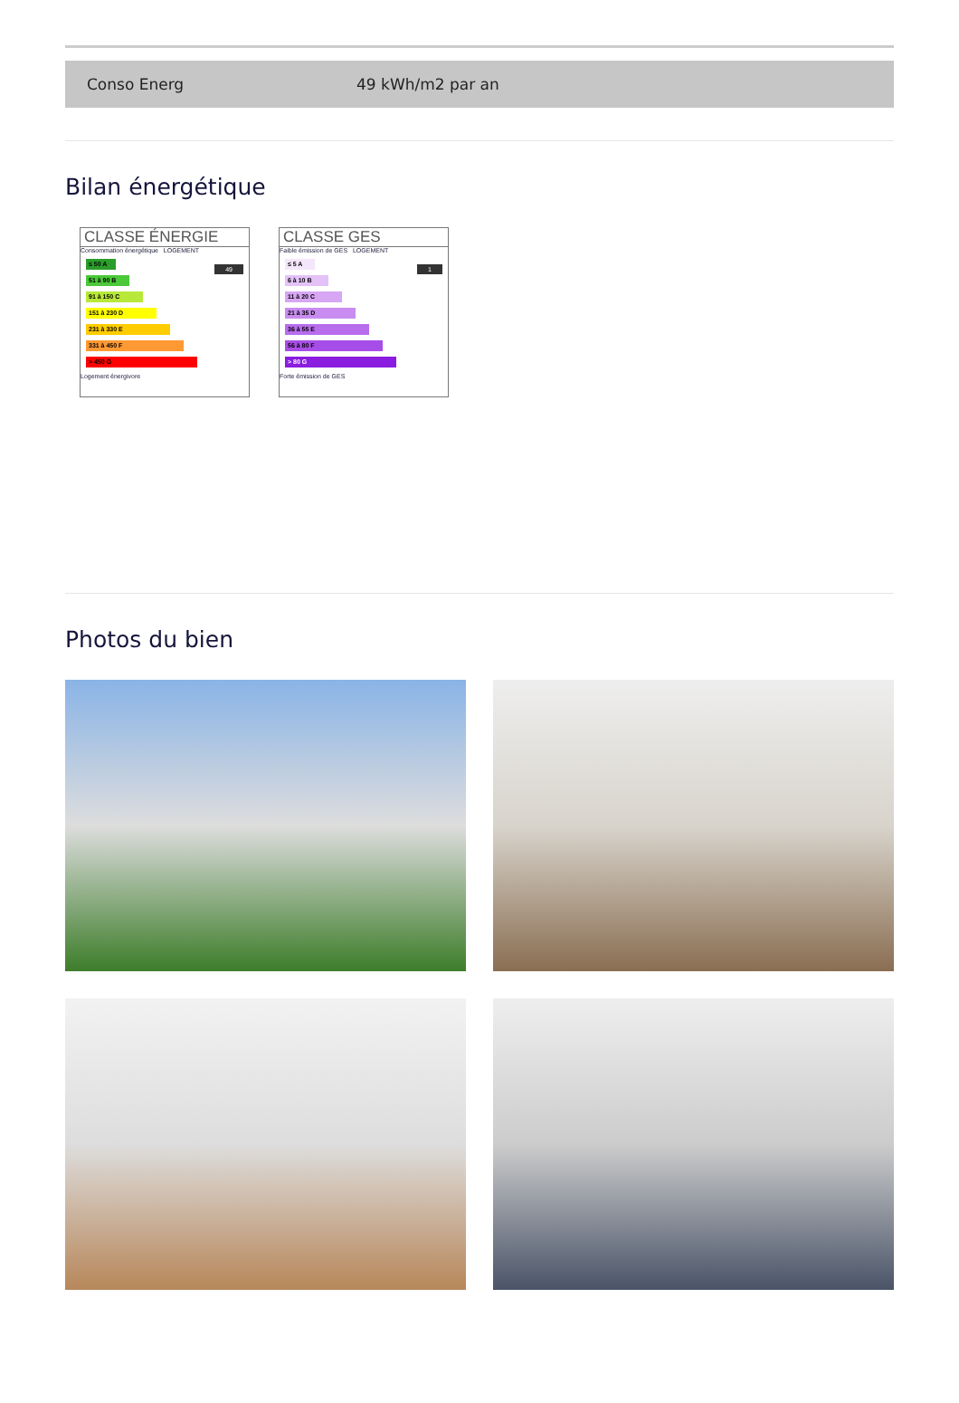| Conso Energ | 49 kWh/m2 par an |
Bilan énergétique
CLASSE ÉNERGIE
Consommation énergétique LOGEMENT
49
≤ 50 A
51 à 90 B
91 à 150 C
151 à 230 D
231 à 330 E
331 à 450 F
> 450 G
Logement énergivore
CLASSE GES
Faible émission de GES LOGEMENT
1
≤ 5 A
6 à 10 B
11 à 20 C
21 à 35 D
36 à 55 E
56 à 80 F
> 80 G
Forte émission de GES
Photos du bien